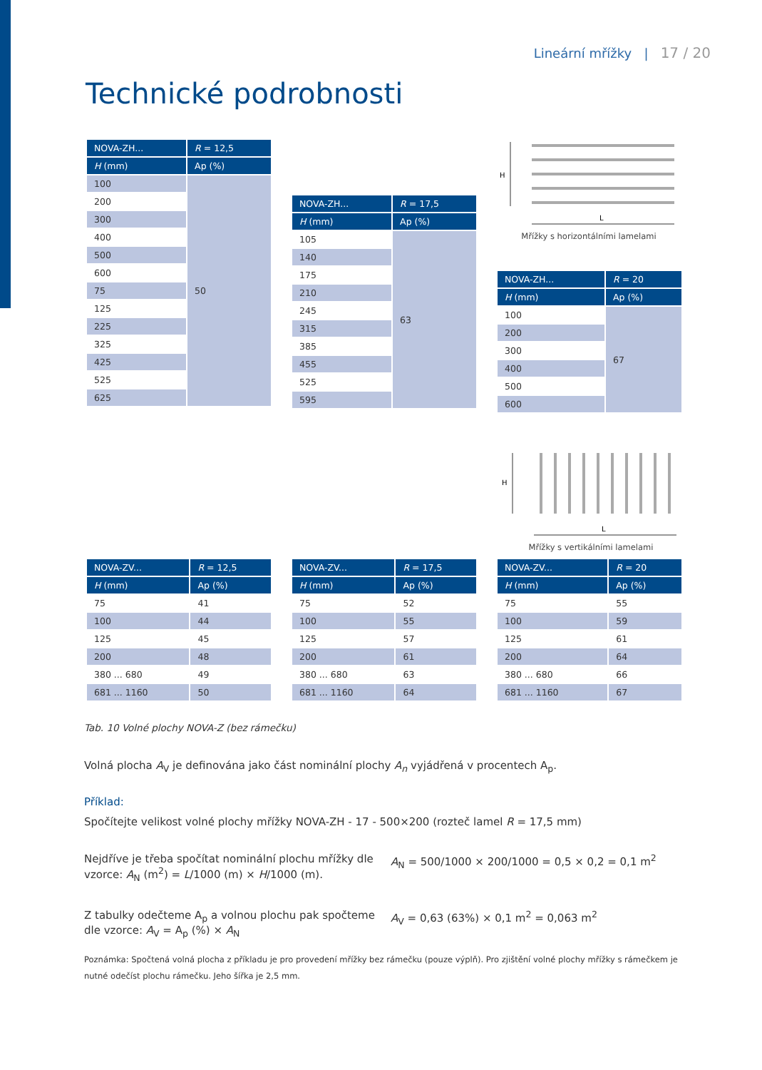Lineární mřížky | 17 / 20
Technické podrobnosti
| NOVA-ZH... | R = 12,5 |
| --- | --- |
| H (mm) | Ap (%) |
| 100 | 50 |
| 200 | |
| 300 | |
| 400 | |
| 500 | |
| 600 | |
| 75 | |
| 125 | |
| 225 | |
| 325 | |
| 425 | |
| 525 | |
| 625 | |
| NOVA-ZH... | R = 17,5 |
| --- | --- |
| H (mm) | Ap (%) |
| 105 | 63 |
| 140 | |
| 175 | |
| 210 | |
| 245 | |
| 315 | |
| 385 | |
| 455 | |
| 525 | |
| 595 | |
H
L
Mřížky s horizontálními lamelami
| NOVA-ZH... | R = 20 |
| --- | --- |
| H (mm) | Ap (%) |
| 100 | 67 |
| 200 | |
| 300 | |
| 400 | |
| 500 | |
| 600 | |
H
L
Mřížky s vertikálními lamelami
| NOVA-ZV... | R = 12,5 |
| --- | --- |
| H (mm) | Ap (%) |
| 75 | 41 |
| 100 | 44 |
| 125 | 45 |
| 200 | 48 |
| 380 ... 680 | 49 |
| 681 ... 1160 | 50 |
| NOVA-ZV... | R = 17,5 |
| --- | --- |
| H (mm) | Ap (%) |
| 75 | 52 |
| 100 | 55 |
| 125 | 57 |
| 200 | 61 |
| 380 ... 680 | 63 |
| 681 ... 1160 | 64 |
| NOVA-ZV... | R = 20 |
| --- | --- |
| H (mm) | Ap (%) |
| 75 | 55 |
| 100 | 59 |
| 125 | 61 |
| 200 | 64 |
| 380 ... 680 | 66 |
| 681 ... 1160 | 67 |
Tab. 10 Volné plochy NOVA-Z (bez rámečku)
Volná plocha A<sub>V</sub> je definována jako část nominální plochy A<sub>n</sub> vyjádřená v procentech A<sub>p</sub>.
Příklad:
Spočítejte velikost volné plochy mřížky NOVA-ZH - 17 - 500×200 (rozteč lamel R = 17,5 mm)
Nejdříve je třeba spočítat nominální plochu mřížky dle vzorce: A<sub>N</sub> (m<sup>2</sup>) = L/1000 (m) × H/1000 (m).
A<sub>N</sub> = 500/1000 × 200/1000 = 0,5 × 0,2 = 0,1 m<sup>2</sup>
Z tabulky odečteme A<sub>p</sub> a volnou plochu pak spočteme dle vzorce: A<sub>V</sub> = A<sub>p</sub> (%) × A<sub>N</sub>
A<sub>V</sub> = 0,63 (63%) × 0,1 m<sup>2</sup> = 0,063 m<sup>2</sup>
Poznámka: Spočtená volná plocha z příkladu je pro provedení mřížky bez rámečku (pouze výplň). Pro zjištění volné plochy mřížky s rámečkem je nutné odečíst plochu rámečku. Jeho šířka je 2,5 mm.